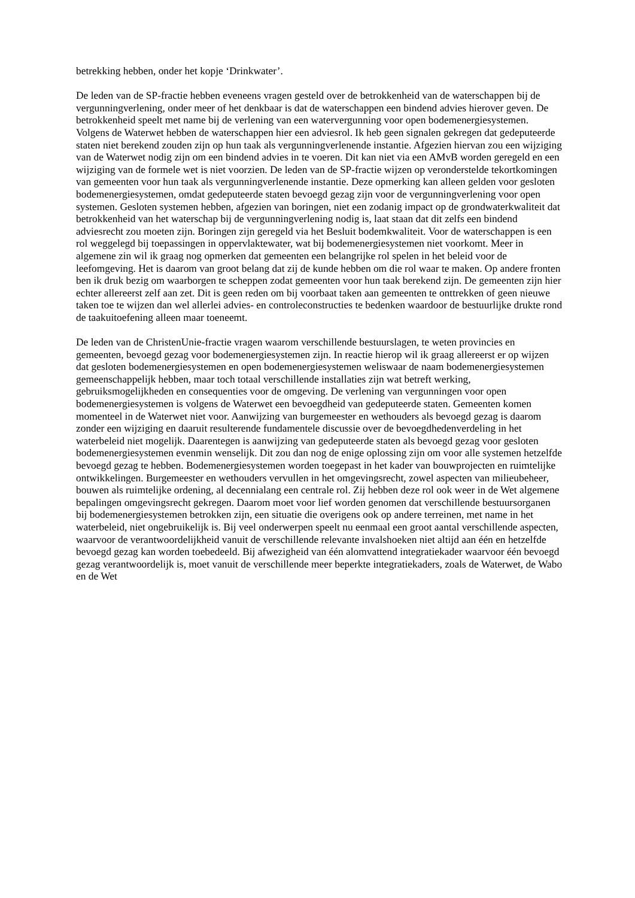betrekking hebben, onder het kopje ‘Drinkwater’.
De leden van de SP-fractie hebben eveneens vragen gesteld over de betrokkenheid van de waterschappen bij de vergunningverlening, onder meer of het denkbaar is dat de waterschappen een bindend advies hierover geven. De betrokkenheid speelt met name bij de verlening van een watervergunning voor open bodemenergiesystemen. Volgens de Waterwet hebben de waterschappen hier een adviesrol. Ik heb geen signalen gekregen dat gedeputeerde staten niet berekend zouden zijn op hun taak als vergunningverlenende instantie. Afgezien hiervan zou een wijziging van de Waterwet nodig zijn om een bindend advies in te voeren. Dit kan niet via een AMvB worden geregeld en een wijziging van de formele wet is niet voorzien. De leden van de SP-fractie wijzen op veronderstelde tekortkomingen van gemeenten voor hun taak als vergunningverlenende instantie. Deze opmerking kan alleen gelden voor gesloten bodemenergiesystemen, omdat gedeputeerde staten bevoegd gezag zijn voor de vergunningverlening voor open systemen. Gesloten systemen hebben, afgezien van boringen, niet een zodanig impact op de grondwaterkwaliteit dat betrokkenheid van het waterschap bij de vergunningverlening nodig is, laat staan dat dit zelfs een bindend adviesrecht zou moeten zijn. Boringen zijn geregeld via het Besluit bodemkwaliteit. Voor de waterschappen is een rol weggelegd bij toepassingen in oppervlaktewater, wat bij bodemenergiesystemen niet voorkomt. Meer in algemene zin wil ik graag nog opmerken dat gemeenten een belangrijke rol spelen in het beleid voor de leefomgeving. Het is daarom van groot belang dat zij de kunde hebben om die rol waar te maken. Op andere fronten ben ik druk bezig om waarborgen te scheppen zodat gemeenten voor hun taak berekend zijn. De gemeenten zijn hier echter allereerst zelf aan zet. Dit is geen reden om bij voorbaat taken aan gemeenten te onttrekken of geen nieuwe taken toe te wijzen dan wel allerlei advies- en controleconstructies te bedenken waardoor de bestuurlijke drukte rond de taakuitoefening alleen maar toeneemt.
De leden van de ChristenUnie-fractie vragen waarom verschillende bestuurslagen, te weten provincies en gemeenten, bevoegd gezag voor bodemenergiesystemen zijn. In reactie hierop wil ik graag allereerst er op wijzen dat gesloten bodemenergiesystemen en open bodemenergiesystemen weliswaar de naam bodemenergiesystemen gemeenschappelijk hebben, maar toch totaal verschillende installaties zijn wat betreft werking, gebruiksmogelijkheden en consequenties voor de omgeving. De verlening van vergunningen voor open bodemenergiesystemen is volgens de Waterwet een bevoegdheid van gedeputeerde staten. Gemeenten komen momenteel in de Waterwet niet voor. Aanwijzing van burgemeester en wethouders als bevoegd gezag is daarom zonder een wijziging en daaruit resulterende fundamentele discussie over de bevoegdhedenverdeling in het waterbeleid niet mogelijk. Daarentegen is aanwijzing van gedeputeerde staten als bevoegd gezag voor gesloten bodemenergiesystemen evenmin wenselijk. Dit zou dan nog de enige oplossing zijn om voor alle systemen hetzelfde bevoegd gezag te hebben. Bodemenergiesystemen worden toegepast in het kader van bouwprojecten en ruimtelijke ontwikkelingen. Burgemeester en wethouders vervullen in het omgevingsrecht, zowel aspecten van milieubeheer, bouwen als ruimtelijke ordening, al decennialang een centrale rol. Zij hebben deze rol ook weer in de Wet algemene bepalingen omgevingsrecht gekregen. Daarom moet voor lief worden genomen dat verschillende bestuursorganen bij bodemenergiesystemen betrokken zijn, een situatie die overigens ook op andere terreinen, met name in het waterbeleid, niet ongebruikelijk is. Bij veel onderwerpen speelt nu eenmaal een groot aantal verschillende aspecten, waarvoor de verantwoordelijkheid vanuit de verschillende relevante invalshoeken niet altijd aan één en hetzelfde bevoegd gezag kan worden toebedeeld. Bij afwezigheid van één alomvattend integratiekader waarvoor één bevoegd gezag verantwoordelijk is, moet vanuit de verschillende meer beperkte integratiekaders, zoals de Waterwet, de Wabo en de Wet